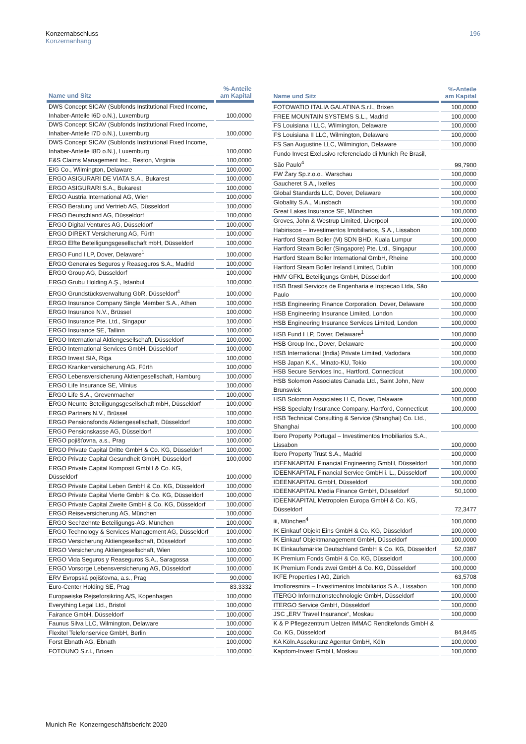Konzernabschluss
Konzernanhang
196
| Name und Sitz | %-Anteile am Kapital |
| --- | --- |
| DWS Concept SICAV (Subfonds Institutional Fixed Income, Inhaber-Anteile I6D o.N.), Luxemburg | 100,0000 |
| DWS Concept SICAV (Subfonds Institutional Fixed Income, Inhaber-Anteile I7D o.N.), Luxemburg | 100,0000 |
| DWS Concept SICAV (Subfonds Institutional Fixed Income, Inhaber-Anteile I8D o.N.), Luxemburg | 100,0000 |
| E&S Claims Management Inc., Reston, Virginia | 100,0000 |
| EIG Co., Wilmington, Delaware | 100,0000 |
| ERGO ASIGURARI DE VIATA S.A., Bukarest | 100,0000 |
| ERGO ASIGURARI S.A., Bukarest | 100,0000 |
| ERGO Austria International AG, Wien | 100,0000 |
| ERGO Beratung und Vertrieb AG, Düsseldorf | 100,0000 |
| ERGO Deutschland AG, Düsseldorf | 100,0000 |
| ERGO Digital Ventures AG, Düsseldorf | 100,0000 |
| ERGO DIREKT Versicherung AG, Fürth | 100,0000 |
| ERGO Elfte Beteiligungsgesellschaft mbH, Düsseldorf | 100,0000 |
| ERGO Fund I LP, Dover, Delaware<sup>1</sup> | 100,0000 |
| ERGO Generales Seguros y Reaseguros S.A., Madrid | 100,0000 |
| ERGO Group AG, Düsseldorf | 100,0000 |
| ERGO Grubu Holding A.Ş., Istanbul | 100,0000 |
| ERGO Grundstücksverwaltung GbR, Düsseldorf<sup>1</sup> | 100,0000 |
| ERGO Insurance Company Single Member S.A., Athen | 100,0000 |
| ERGO Insurance N.V., Brüssel | 100,0000 |
| ERGO Insurance Pte. Ltd., Singapur | 100,0000 |
| ERGO Insurance SE, Tallinn | 100,0000 |
| ERGO International Aktiengesellschaft, Düsseldorf | 100,0000 |
| ERGO International Services GmbH, Düsseldorf | 100,0000 |
| ERGO Invest SIA, Riga | 100,0000 |
| ERGO Krankenversicherung AG, Fürth | 100,0000 |
| ERGO Lebensversicherung Aktiengesellschaft, Hamburg | 100,0000 |
| ERGO Life Insurance SE, Vilnius | 100,0000 |
| ERGO Life S.A., Grevenmacher | 100,0000 |
| ERGO Neunte Beteiligungsgesellschaft mbH, Düsseldorf | 100,0000 |
| ERGO Partners N.V., Brüssel | 100,0000 |
| ERGO Pensionsfonds Aktiengesellschaft, Düsseldorf | 100,0000 |
| ERGO Pensionskasse AG, Düsseldorf | 100,0000 |
| ERGO pojišťovna, a.s., Prag | 100,0000 |
| ERGO Private Capital Dritte GmbH & Co. KG, Düsseldorf | 100,0000 |
| ERGO Private Capital Gesundheit GmbH, Düsseldorf | 100,0000 |
| ERGO Private Capital Komposit GmbH & Co. KG, Düsseldorf | 100,0000 |
| ERGO Private Capital Leben GmbH & Co. KG, Düsseldorf | 100,0000 |
| ERGO Private Capital Vierte GmbH & Co. KG, Düsseldorf | 100,0000 |
| ERGO Private Capital Zweite GmbH & Co. KG, Düsseldorf | 100,0000 |
| ERGO Reiseversicherung AG, München | 100,0000 |
| ERGO Sechzehnte Beteiligungs-AG, München | 100,0000 |
| ERGO Technology & Services Management AG, Düsseldorf | 100,0000 |
| ERGO Versicherung Aktiengesellschaft, Düsseldorf | 100,0000 |
| ERGO Versicherung Aktiengesellschaft, Wien | 100,0000 |
| ERGO Vida Seguros y Reaseguros S.A., Saragossa | 100,0000 |
| ERGO Vorsorge Lebensversicherung AG, Düsseldorf | 100,0000 |
| ERV Evropská pojišťovna, a.s., Prag | 90,0000 |
| Euro-Center Holding SE, Prag | 83,3332 |
| Europaeiske Rejseforsikring A/S, Kopenhagen | 100,0000 |
| Everything Legal Ltd., Bristol | 100,0000 |
| Fairance GmbH, Düsseldorf | 100,0000 |
| Faunus Silva LLC, Wilmington, Delaware | 100,0000 |
| Flexitel Telefonservice GmbH, Berlin | 100,0000 |
| Forst Ebnath AG, Ebnath | 100,0000 |
| FOTOUNO S.r.l., Brixen | 100,0000 |
| Name und Sitz | %-Anteile am Kapital |
| --- | --- |
| FOTOWATIO ITALIA GALATINA S.r.l., Brixen | 100,0000 |
| FREE MOUNTAIN SYSTEMS S.L., Madrid | 100,0000 |
| FS Louisiana I LLC, Wilmington, Delaware | 100,0000 |
| FS Louisiana II LLC, Wilmington, Delaware | 100,0000 |
| FS San Augustine LLC, Wilmington, Delaware | 100,0000 |
| Fundo Invest Exclusivo referenciado di Munich Re Brasil, São Paulo<sup>4</sup> | 99,7900 |
| FW Żary Sp.z.o.o., Warschau | 100,0000 |
| Gaucheret S.A., Ixelles | 100,0000 |
| Global Standards LLC, Dover, Delaware | 100,0000 |
| Globality S.A., Munsbach | 100,0000 |
| Great Lakes Insurance SE, München | 100,0000 |
| Groves, John & Westrup Limited, Liverpool | 100,0000 |
| Habiriscos – Investimentos Imobiliarios, S.A., Lissabon | 100,0000 |
| Hartford Steam Boiler (M) SDN BHD, Kuala Lumpur | 100,0000 |
| Hartford Steam Boiler (Singapore) Pte. Ltd., Singapur | 100,0000 |
| Hartford Steam Boiler International GmbH, Rheine | 100,0000 |
| Hartford Steam Boiler Ireland Limited, Dublin | 100,0000 |
| HMV GFKL Beteiligungs GmbH, Düsseldorf | 100,0000 |
| HSB Brasil Servicos de Engenharia e Inspecao Ltda, São Paulo | 100,0000 |
| HSB Engineering Finance Corporation, Dover, Delaware | 100,0000 |
| HSB Engineering Insurance Limited, London | 100,0000 |
| HSB Engineering Insurance Services Limited, London | 100,0000 |
| HSB Fund I LP, Dover, Delaware<sup>1</sup> | 100,0000 |
| HSB Group Inc., Dover, Delaware | 100,0000 |
| HSB International (India) Private Limited, Vadodara | 100,0000 |
| HSB Japan K.K., Minato-KU, Tokio | 100,0000 |
| HSB Secure Services Inc., Hartford, Connecticut | 100,0000 |
| HSB Solomon Associates Canada Ltd., Saint John, New Brunswick | 100,0000 |
| HSB Solomon Associates LLC, Dover, Delaware | 100,0000 |
| HSB Specialty Insurance Company, Hartford, Connecticut | 100,0000 |
| HSB Technical Consulting & Service (Shanghai) Co. Ltd., Shanghai | 100,0000 |
| Ibero Property Portugal – Investimentos Imobiliarios S.A., Lissabon | 100,0000 |
| Ibero Property Trust S.A., Madrid | 100,0000 |
| IDEENKAPITAL Financial Engineering GmbH, Düsseldorf | 100,0000 |
| IDEENKAPITAL Financial Service GmbH i. L., Düsseldorf | 100,0000 |
| IDEENKAPITAL GmbH, Düsseldorf | 100,0000 |
| IDEENKAPITAL Media Finance GmbH, Düsseldorf | 50,1000 |
| IDEENKAPITAL Metropolen Europa GmbH & Co. KG, Düsseldorf | 72,3477 |
| iii, München<sup>4</sup> | 100,0000 |
| IK Einkauf Objekt Eins GmbH & Co. KG, Düsseldorf | 100,0000 |
| IK Einkauf Objektmanagement GmbH, Düsseldorf | 100,0000 |
| IK Einkaufsmärkte Deutschland GmbH & Co. KG, Düsseldorf | 52,0387 |
| IK Premium Fonds GmbH & Co. KG, Düsseldorf | 100,0000 |
| IK Premium Fonds zwei GmbH & Co. KG, Düsseldorf | 100,0000 |
| IKFE Properties I AG, Zürich | 63,5708 |
| Imofloresmira – Investimentos Imobiliarios S.A., Lissabon | 100,0000 |
| ITERGO Informationstechnologie GmbH, Düsseldorf | 100,0000 |
| ITERGO Service GmbH, Düsseldorf | 100,0000 |
| JSC „ERV Travel Insurance“, Moskau | 100,0000 |
| K & P Pflegezentrum Uelzen IMMAC Renditefonds GmbH & Co. KG, Düsseldorf | 84,8445 |
| KA Köln.Assekuranz Agentur GmbH, Köln | 100,0000 |
| Kapdom-Invest GmbH, Moskau | 100,0000 |
Munich Re Konzerngeschäftsbericht 2020